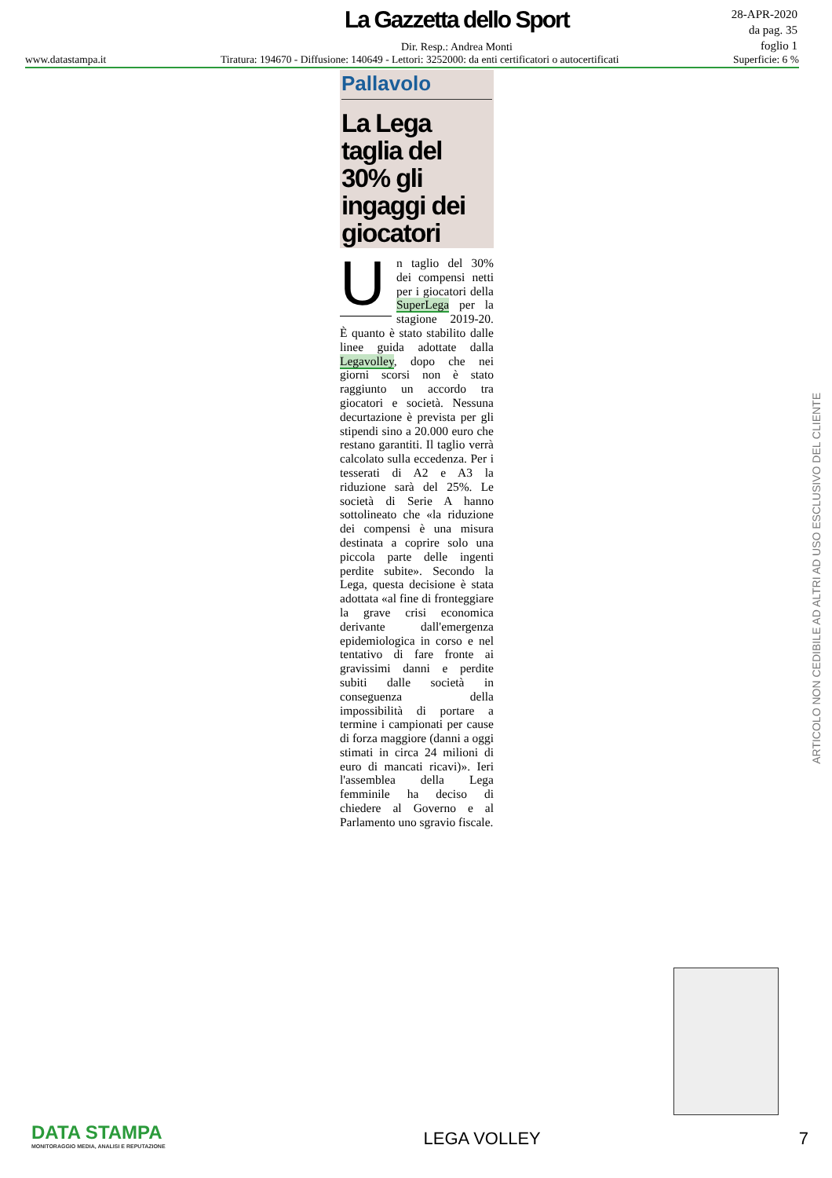La Gazzetta dello Sport
Dir. Resp.: Andrea Monti
28-APR-2020
da pag. 35
foglio 1
www.datastampa.it Tiratura: 194670 - Diffusione: 140649 - Lettori: 3252000: da enti certificatori o autocertificati Superficie: 6 %
Pallavolo
La Lega taglia del 30% gli ingaggi dei giocatori
Un taglio del 30% dei compensi netti per i giocatori della SuperLega per la stagione 2019-20. È quanto è stato stabilito dalle linee guida adottate dalla Legavolley, dopo che nei giorni scorsi non è stato raggiunto un accordo tra giocatori e società. Nessuna decurtazione è prevista per gli stipendi sino a 20.000 euro che restano garantiti. Il taglio verrà calcolato sulla eccedenza. Per i tesserati di A2 e A3 la riduzione sarà del 25%. Le società di Serie A hanno sottolineato che «la riduzione dei compensi è una misura destinata a coprire solo una piccola parte delle ingenti perdite subite». Secondo la Lega, questa decisione è stata adottata «al fine di fronteggiare la grave crisi economica derivante dall'emergenza epidemiologica in corso e nel tentativo di fare fronte ai gravissimi danni e perdite subiti dalle società in conseguenza della impossibilità di portare a termine i campionati per cause di forza maggiore (danni a oggi stimati in circa 24 milioni di euro di mancati ricavi)». Ieri l'assemblea della Lega femminile ha deciso di chiedere al Governo e al Parlamento uno sgravio fiscale.
ARTICOLO NON CEDIBILE AD ALTRI AD USO ESCLUSIVO DEL CLIENTE
DATA STAMPA
MONITORAGGIO MEDIA, ANALISI E REPUTAZIONE
LEGA VOLLEY
7